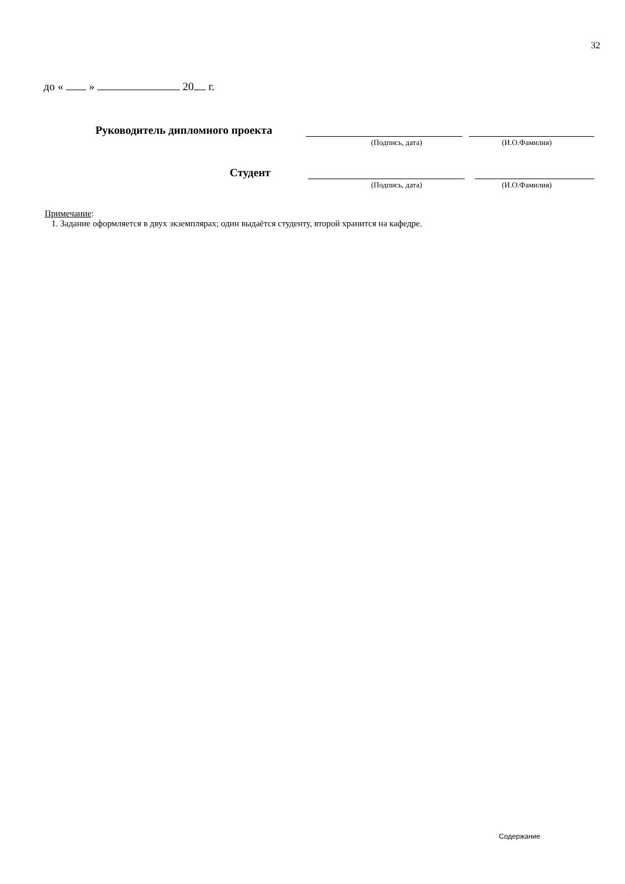32
до « » 20 г.
Руководитель дипломного проекта
(Подпись, дата) (И.О.Фамилия)
Студент
(Подпись, дата) (И.О.Фамилия)
Примечание:
1. Задание оформляется в двух экземплярах; один выдаётся студенту, второй хранится на кафедре.
Содержание